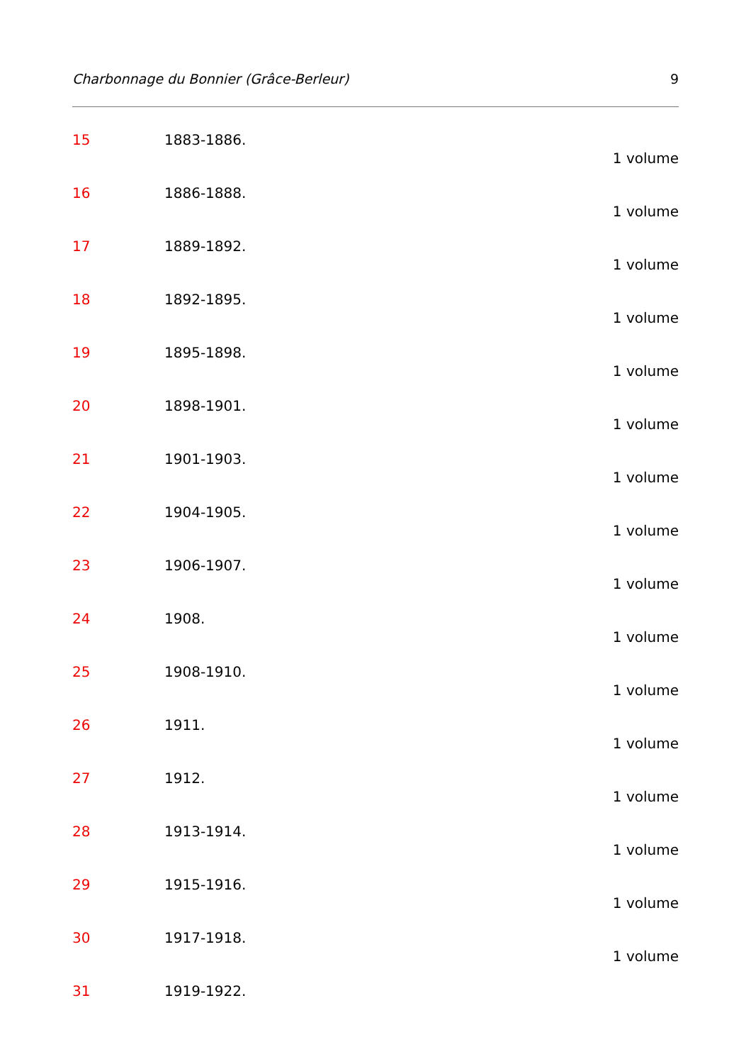Charbonnage du Bonnier (Grâce-Berleur) 9
15 1883-1886.
1 volume
16 1886-1888.
1 volume
17 1889-1892.
1 volume
18 1892-1895.
1 volume
19 1895-1898.
1 volume
20 1898-1901.
1 volume
21 1901-1903.
1 volume
22 1904-1905.
1 volume
23 1906-1907.
1 volume
24 1908.
1 volume
25 1908-1910.
1 volume
26 1911.
1 volume
27 1912.
1 volume
28 1913-1914.
1 volume
29 1915-1916.
1 volume
30 1917-1918.
1 volume
31 1919-1922.